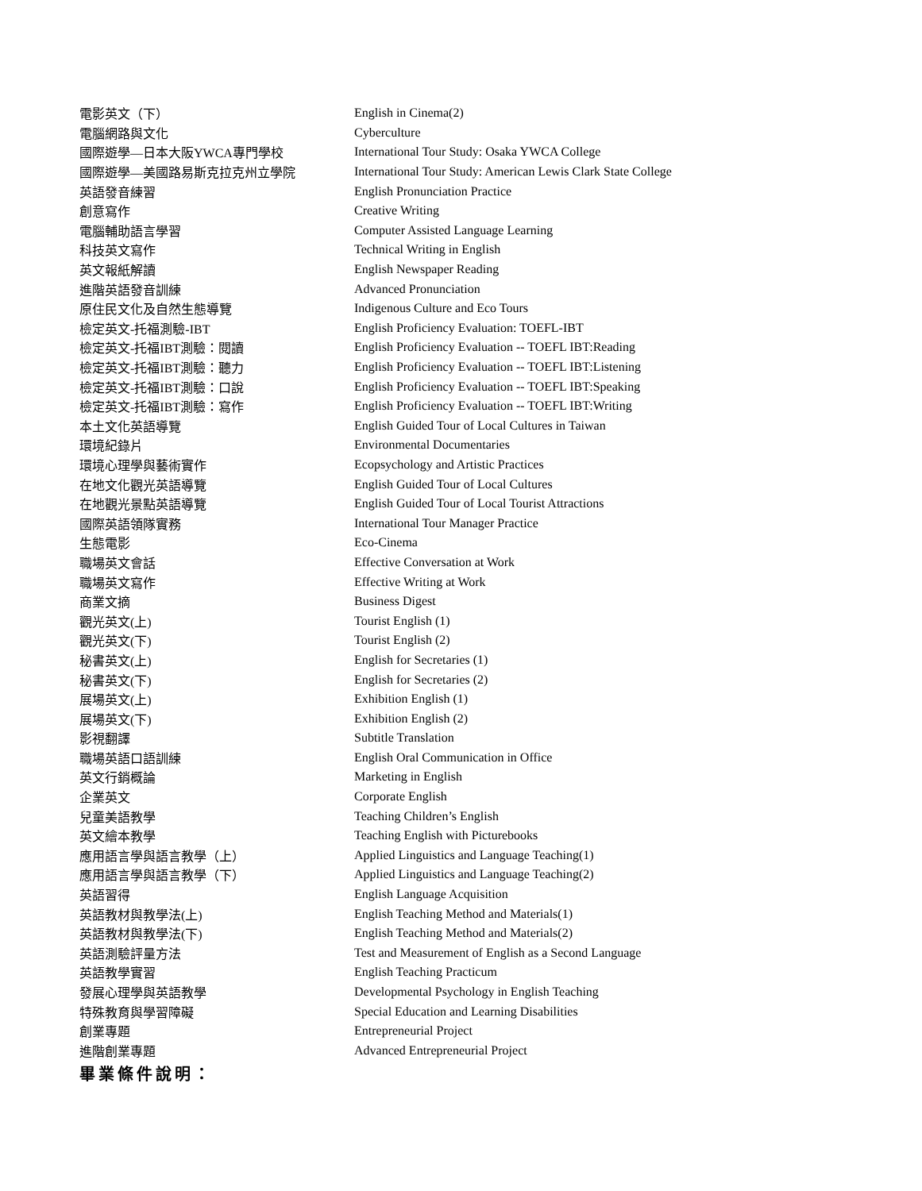| 電影英文（下） | English in Cinema(2) |
| 電腦網路與文化 | Cyberculture |
| 國際遊學—日本大阪YWCA專門學校 | International Tour Study: Osaka YWCA College |
| 國際遊學—美國路易斯克拉克州立學院 | International Tour Study: American Lewis Clark State College |
| 英語發音練習 | English Pronunciation Practice |
| 創意寫作 | Creative Writing |
| 電腦輔助語言學習 | Computer Assisted Language Learning |
| 科技英文寫作 | Technical Writing in English |
| 英文報紙解讀 | English Newspaper Reading |
| 進階英語發音訓練 | Advanced Pronunciation |
| 原住民文化及自然生態導覽 | Indigenous Culture and Eco Tours |
| 檢定英文-托福測驗-IBT | English Proficiency Evaluation: TOEFL-IBT |
| 檢定英文-托福IBT測驗：閱讀 | English Proficiency Evaluation -- TOEFL IBT:Reading |
| 檢定英文-托福IBT測驗：聽力 | English Proficiency Evaluation -- TOEFL IBT:Listening |
| 檢定英文-托福IBT測驗：口說 | English Proficiency Evaluation -- TOEFL IBT:Speaking |
| 檢定英文-托福IBT測驗：寫作 | English Proficiency Evaluation -- TOEFL IBT:Writing |
| 本土文化英語導覽 | English Guided Tour of Local Cultures in Taiwan |
| 環境紀錄片 | Environmental Documentaries |
| 環境心理學與藝術實作 | Ecopsychology and Artistic Practices |
| 在地文化觀光英語導覽 | English Guided Tour of Local Cultures |
| 在地觀光景點英語導覽 | English Guided Tour of Local Tourist Attractions |
| 國際英語領隊實務 | International Tour Manager Practice |
| 生態電影 | Eco-Cinema |
| 職場英文會話 | Effective Conversation at Work |
| 職場英文寫作 | Effective Writing at Work |
| 商業文摘 | Business Digest |
| 觀光英文(上) | Tourist English (1) |
| 觀光英文(下) | Tourist English (2) |
| 秘書英文(上) | English for Secretaries (1) |
| 秘書英文(下) | English for Secretaries (2) |
| 展場英文(上) | Exhibition English (1) |
| 展場英文(下) | Exhibition English (2) |
| 影視翻譯 | Subtitle Translation |
| 職場英語口語訓練 | English Oral Communication in Office |
| 英文行銷概論 | Marketing in English |
| 企業英文 | Corporate English |
| 兒童美語教學 | Teaching Children’s English |
| 英文繪本教學 | Teaching English with Picturebooks |
| 應用語言學與語言教學（上） | Applied Linguistics and Language Teaching(1) |
| 應用語言學與語言教學（下） | Applied Linguistics and Language Teaching(2) |
| 英語習得 | English Language Acquisition |
| 英語教材與教學法(上) | English Teaching Method and Materials(1) |
| 英語教材與教學法(下) | English Teaching Method and Materials(2) |
| 英語測驗評量方法 | Test and Measurement of English as a Second Language |
| 英語教學實習 | English Teaching Practicum |
| 發展心理學與英語教學 | Developmental Psychology in English Teaching |
| 特殊教育與學習障礙 | Special Education and Learning Disabilities |
| 創業專題 | Entrepreneurial Project |
| 進階創業專題 | Advanced Entrepreneurial Project |
畢業條件說明：